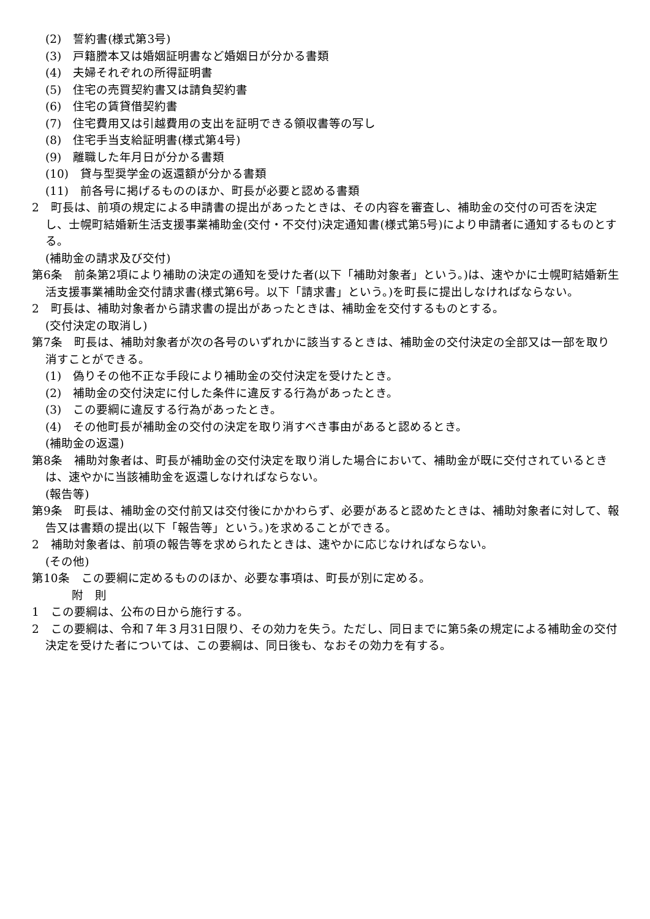(2)　誓約書(様式第3号)
(3)　戸籍謄本又は婚姻証明書など婚姻日が分かる書類
(4)　夫婦それぞれの所得証明書
(5)　住宅の売買契約書又は請負契約書
(6)　住宅の賃貸借契約書
(7)　住宅費用又は引越費用の支出を証明できる領収書等の写し
(8)　住宅手当支給証明書(様式第4号)
(9)　離職した年月日が分かる書類
(10)　貸与型奨学金の返還額が分かる書類
(11)　前各号に掲げるもののほか、町長が必要と認める書類
2　町長は、前項の規定による申請書の提出があったときは、その内容を審査し、補助金の交付の可否を決定し、士幌町結婚新生活支援事業補助金(交付・不交付)決定通知書(様式第5号)により申請者に通知するものとする。
(補助金の請求及び交付)
第6条　前条第2項により補助の決定の通知を受けた者(以下「補助対象者」という。)は、速やかに士幌町結婚新生活支援事業補助金交付請求書(様式第6号。以下「請求書」という。)を町長に提出しなければならない。
2　町長は、補助対象者から請求書の提出があったときは、補助金を交付するものとする。
(交付決定の取消し)
第7条　町長は、補助対象者が次の各号のいずれかに該当するときは、補助金の交付決定の全部又は一部を取り消すことができる。
(1)　偽りその他不正な手段により補助金の交付決定を受けたとき。
(2)　補助金の交付決定に付した条件に違反する行為があったとき。
(3)　この要綱に違反する行為があったとき。
(4)　その他町長が補助金の交付の決定を取り消すべき事由があると認めるとき。
(補助金の返還)
第8条　補助対象者は、町長が補助金の交付決定を取り消した場合において、補助金が既に交付されているときは、速やかに当該補助金を返還しなければならない。
(報告等)
第9条　町長は、補助金の交付前又は交付後にかかわらず、必要があると認めたときは、補助対象者に対して、報告又は書類の提出(以下「報告等」という。)を求めることができる。
2　補助対象者は、前項の報告等を求められたときは、速やかに応じなければならない。
(その他)
第10条　この要綱に定めるもののほか、必要な事項は、町長が別に定める。
附　則
1　この要綱は、公布の日から施行する。
2　この要綱は、令和７年３月31日限り、その効力を失う。ただし、同日までに第5条の規定による補助金の交付決定を受けた者については、この要綱は、同日後も、なおその効力を有する。